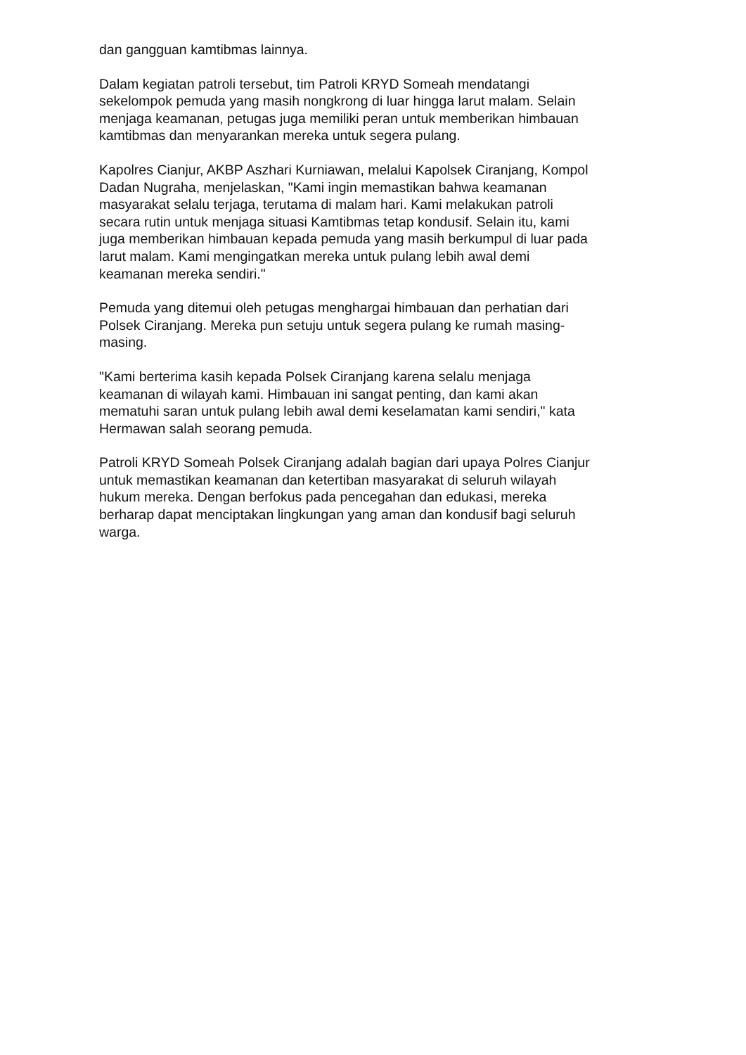dan gangguan kamtibmas lainnya.
Dalam kegiatan patroli tersebut, tim Patroli KRYD Someah mendatangi
sekelompok pemuda yang masih nongkrong di luar hingga larut malam. Selain
menjaga keamanan, petugas juga memiliki peran untuk memberikan himbauan
kamtibmas dan menyarankan mereka untuk segera pulang.
Kapolres Cianjur, AKBP Aszhari Kurniawan, melalui Kapolsek Ciranjang, Kompol
Dadan Nugraha, menjelaskan, "Kami ingin memastikan bahwa keamanan
masyarakat selalu terjaga, terutama di malam hari. Kami melakukan patroli
secara rutin untuk menjaga situasi Kamtibmas tetap kondusif. Selain itu, kami
juga memberikan himbauan kepada pemuda yang masih berkumpul di luar pada
larut malam. Kami mengingatkan mereka untuk pulang lebih awal demi
keamanan mereka sendiri."
Pemuda yang ditemui oleh petugas menghargai himbauan dan perhatian dari
Polsek Ciranjang. Mereka pun setuju untuk segera pulang ke rumah masing-
masing.
"Kami berterima kasih kepada Polsek Ciranjang karena selalu menjaga
keamanan di wilayah kami. Himbauan ini sangat penting, dan kami akan
mematuhi saran untuk pulang lebih awal demi keselamatan kami sendiri," kata
Hermawan salah seorang pemuda.
Patroli KRYD Someah Polsek Ciranjang adalah bagian dari upaya Polres Cianjur
untuk memastikan keamanan dan ketertiban masyarakat di seluruh wilayah
hukum mereka. Dengan berfokus pada pencegahan dan edukasi, mereka
berharap dapat menciptakan lingkungan yang aman dan kondusif bagi seluruh
warga.